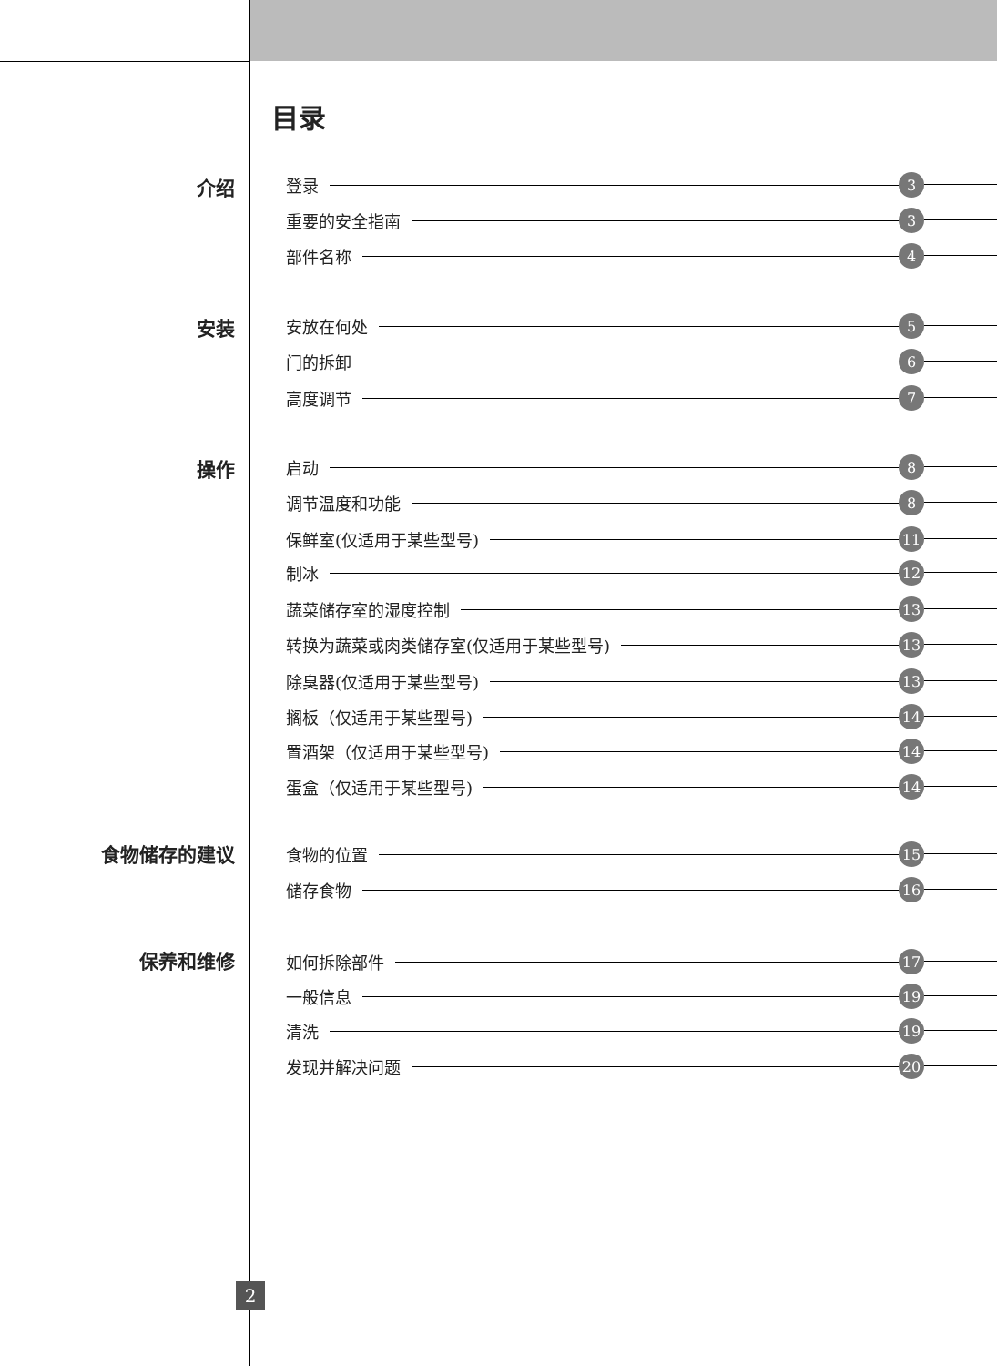目录
介绍 登录 3
重要的安全指南 3
部件名称 4
安装 安放在何处 5
门的拆卸 6
高度调节 7
操作 启动 8
调节温度和功能 8
保鲜室(仅适用于某些型号) 11
制冰 12
蔬菜储存室的湿度控制 13
转换为蔬菜或肉类储存室(仅适用于某些型号) 13
除臭器(仅适用于某些型号) 13
搁板（仅适用于某些型号) 14
置酒架（仅适用于某些型号) 14
蛋盒（仅适用于某些型号) 14
食物储存的建议 食物的位置 15
储存食物 16
保养和维修 如何拆除部件 17
一般信息 19
清洗 19
发现并解决问题 20
2